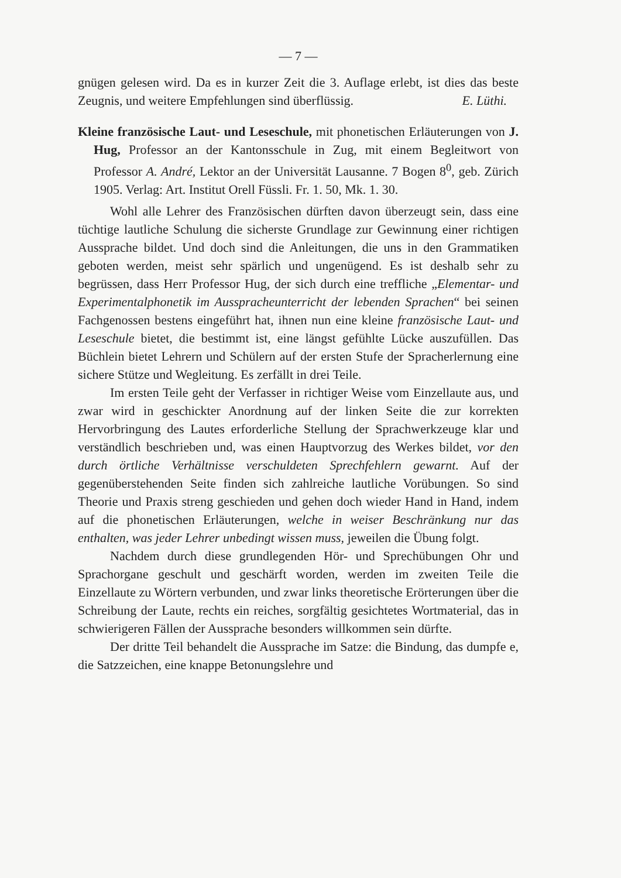— 7 —
gnügen gelesen wird. Da es in kurzer Zeit die 3. Auflage erlebt, ist dies das beste Zeugnis, und weitere Empfehlungen sind überflüssig. E. Lüthi.
Kleine französische Laut- und Leseschule, mit phonetischen Erläuterungen von J. Hug, Professor an der Kantonsschule in Zug, mit einem Begleitwort von Professor A. André, Lektor an der Universität Lausanne. 7 Bogen 8<sup>0</sup>, geb. Zürich 1905. Verlag: Art. Institut Orell Füssli. Fr. 1. 50, Mk. 1. 30.
Wohl alle Lehrer des Französischen dürften davon überzeugt sein, dass eine tüchtige lautliche Schulung die sicherste Grundlage zur Gewinnung einer richtigen Aussprache bildet. Und doch sind die Anleitungen, die uns in den Grammatiken geboten werden, meist sehr spärlich und ungenügend. Es ist deshalb sehr zu begrüssen, dass Herr Professor Hug, der sich durch eine treffliche „Elementar- und Experimentalphonetik im Ausspracheunterricht der lebenden Sprachen“ bei seinen Fachgenossen bestens eingeführt hat, ihnen nun eine kleine französische Laut- und Leseschule bietet, die bestimmt ist, eine längst gefühlte Lücke auszufüllen. Das Büchlein bietet Lehrern und Schülern auf der ersten Stufe der Spracherlernung eine sichere Stütze und Wegleitung. Es zerfällt in drei Teile.
Im ersten Teile geht der Verfasser in richtiger Weise vom Einzellaute aus, und zwar wird in geschickter Anordnung auf der linken Seite die zur korrekten Hervorbringung des Lautes erforderliche Stellung der Sprachwerkzeuge klar und verständlich beschrieben und, was einen Hauptvorzug des Werkes bildet, vor den durch örtliche Verhältnisse verschuldeten Sprechfehlern gewarnt. Auf der gegenüberstehenden Seite finden sich zahlreiche lautliche Vorübungen. So sind Theorie und Praxis streng geschieden und gehen doch wieder Hand in Hand, indem auf die phonetischen Erläuterungen, welche in weiser Beschränkung nur das enthalten, was jeder Lehrer unbedingt wissen muss, jeweilen die Übung folgt.
Nachdem durch diese grundlegenden Hör- und Sprechübungen Ohr und Sprachorgane geschult und geschärft worden, werden im zweiten Teile die Einzellaute zu Wörtern verbunden, und zwar links theoretische Erörterungen über die Schreibung der Laute, rechts ein reiches, sorgfältig gesichtetes Wortmaterial, das in schwierigeren Fällen der Aussprache besonders willkommen sein dürfte.
Der dritte Teil behandelt die Aussprache im Satze: die Bindung, das dumpfe e, die Satzzeichen, eine knappe Betonungslehre und